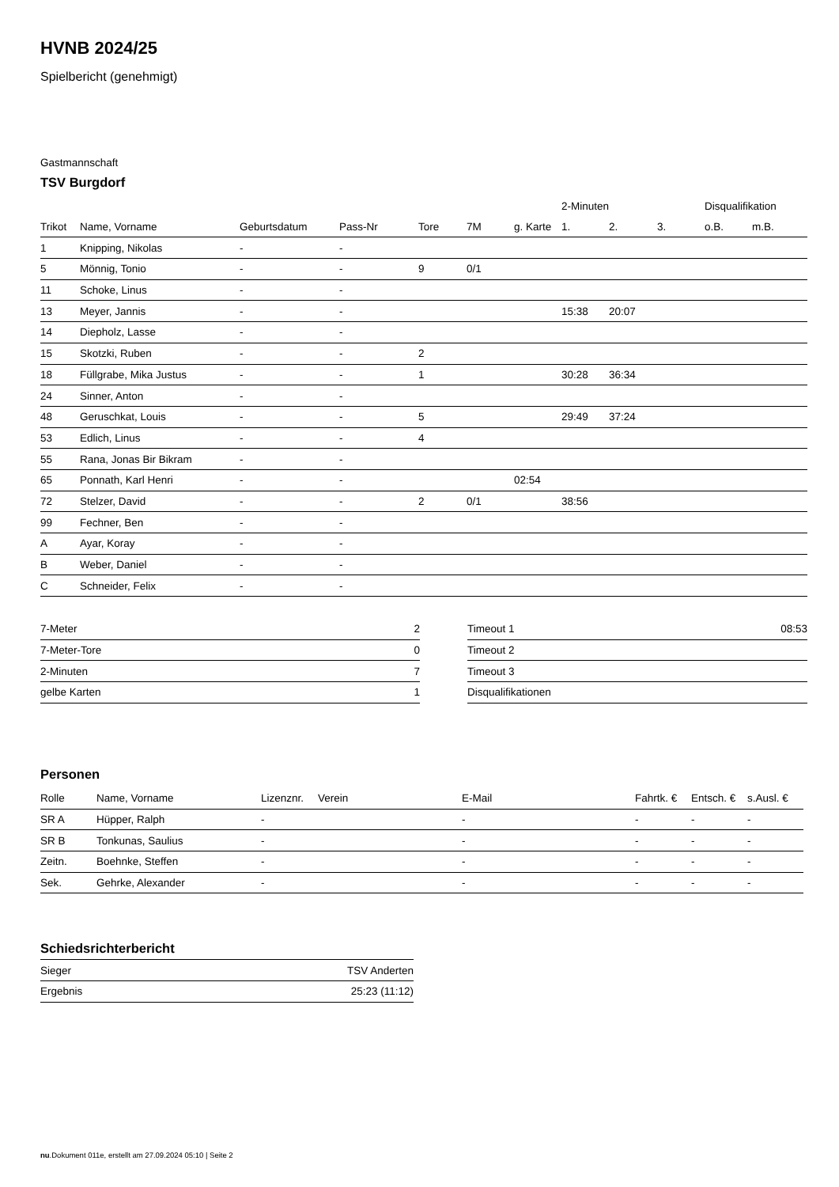HVNB 2024/25
Spielbericht (genehmigt)
Gastmannschaft
TSV Burgdorf
| | | | | | | | 2-Minuten | | | Disqualifikation | |
| --- | --- | --- | --- | --- | --- | --- | --- | --- | --- | --- | --- |
| Trikot | Name, Vorname | Geburtsdatum | Pass-Nr | Tore | 7M | g. Karte | 1. | 2. | 3. | o.B. | m.B. |
| 1 | Knipping, Nikolas | - | - | | | | | | | | |
| 5 | Mönnig, Tonio | - | - | 9 | 0/1 | | | | | | |
| 11 | Schoke, Linus | - | - | | | | | | | | |
| 13 | Meyer, Jannis | - | - | | | | 15:38 | 20:07 | | | |
| 14 | Diepholz, Lasse | - | - | | | | | | | | |
| 15 | Skotzki, Ruben | - | - | 2 | | | | | | | |
| 18 | Füllgrabe, Mika Justus | - | - | 1 | | | 30:28 | 36:34 | | | |
| 24 | Sinner, Anton | - | - | | | | | | | | |
| 48 | Geruschkat, Louis | - | - | 5 | | | 29:49 | 37:24 | | | |
| 53 | Edlich, Linus | - | - | 4 | | | | | | | |
| 55 | Rana, Jonas Bir Bikram | - | - | | | | | | | | |
| 65 | Ponnath, Karl Henri | - | - | | | 02:54 | | | | | |
| 72 | Stelzer, David | - | - | 2 | 0/1 | | 38:56 | | | | |
| 99 | Fechner, Ben | - | - | | | | | | | | |
| A | Ayar, Koray | - | - | | | | | | | | |
| B | Weber, Daniel | - | - | | | | | | | | |
| C | Schneider, Felix | - | - | | | | | | | | |
| 7-Meter | 2 |
| 7-Meter-Tore | 0 |
| 2-Minuten | 7 |
| gelbe Karten | 1 |
| Timeout 1 | 08:53 |
| Timeout 2 | |
| Timeout 3 | |
| Disqualifikationen | |
Personen
| Rolle | Name, Vorname | Lizenznr. | Verein | E-Mail | Fahrtk. € | Entsch. € | s.Ausl. € |
| --- | --- | --- | --- | --- | --- | --- | --- |
| SR A | Hüpper, Ralph | - | | - | - | - | - |
| SR B | Tonkunas, Saulius | - | | - | - | - | - |
| Zeitn. | Boehnke, Steffen | - | | - | - | - | - |
| Sek. | Gehrke, Alexander | - | | - | - | - | - |
Schiedsrichterbericht
| Sieger | TSV Anderten |
| Ergebnis | 25:23 (11:12) |
nu.Dokument 011e, erstellt am 27.09.2024 05:10 | Seite 2